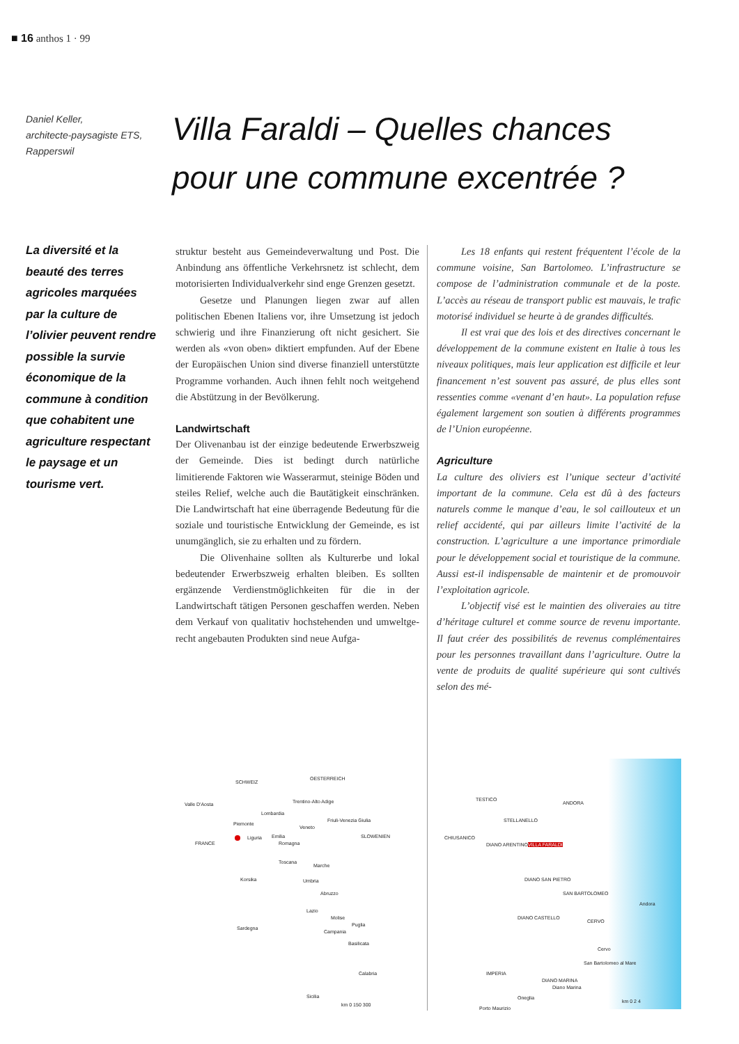■ 16 anthos 1 · 99
Daniel Keller,
architecte-paysagiste ETS,
Rapperswil
Villa Faraldi – Quelles chances
pour une commune excentrée ?
La diversité et la beauté des terres agricoles marquées par la culture de l’olivier peuvent rendre possible la survie économique de la commune à condition que coha­bitent une agricul­ture respectant le paysage et un tourisme vert.
struktur besteht aus Gemeindeverwaltung und Post. Die Anbindung ans öffentliche Verkehrs­netz ist schlecht, dem motorisierten Individual­verkehr sind enge Grenzen gesetzt.
Gesetze und Planungen liegen zwar auf allen politischen Ebenen Italiens vor, ihre Um­setzung ist jedoch schwierig und ihre Finanzie­rung oft nicht gesichert. Sie werden als «von oben» diktiert empfunden. Auf der Ebene der Europäischen Union sind diverse finanziell unterstützte Programme vorhanden. Auch ihnen fehlt noch weitgehend die Abstützung in der Bevölkerung.
Landwirtschaft
Der Olivenanbau ist der einzige bedeutende Er­werbszweig der Gemeinde. Dies ist bedingt durch natürliche limitierende Faktoren wie Wasserar­mut, steinige Böden und steiles Relief, welche auch die Bautätigkeit einschränken. Die Land­wirtschaft hat eine überragende Bedeutung für die soziale und touristische Entwicklung der Gemeinde, es ist unumgänglich, sie zu erhalten und zu fördern.
Die Olivenhaine sollten als Kulturerbe und lokal bedeutender Erwerbszweig erhalten blei­ben. Es sollten ergänzende Verdienstmöglich­keiten für die in der Landwirtschaft tätigen Per­sonen geschaffen werden. Neben dem Verkauf von qualitativ hochstehenden und umweltge­recht angebauten Produkten sind neue Aufga-
Les 18 enfants qui restent fréquentent l’école de la commune voisine, San Bartolomeo. L’infra­structure se compose de l’administration commu­nale et de la poste. L’accès au réseau de transport public est mauvais, le trafic motorisé individuel se heurte à de grandes difficultés.
Il est vrai que des lois et des directives concer­nant le développement de la commune existent en Italie à tous les niveaux politiques, mais leur application est difficile et leur financement n’est souvent pas assuré, de plus elles sont ressenties comme «venant d’en haut». La population refuse également largement son soutien à différents pro­grammes de l’Union européenne.
Agriculture
La culture des oliviers est l’unique secteur d’acti­vité important de la commune. Cela est dû à des facteurs naturels comme le manque d’eau, le sol caillouteux et un relief accidenté, qui par ailleurs limite l’activité de la construction. L’agriculture a une importance primordiale pour le développement social et touristique de la commune. Aussi est-il indispensable de maintenir et de promouvoir l’ex­ploitation agricole.
L’objectif visé est le maintien des oliveraies au titre d’héritage culturel et comme source de revenu importante. Il faut créer des possibilités de revenus complémentaires pour les personnes travaillant dans l’agriculture. Outre la vente de produits de qualité supérieure qui sont cultivés selon des mé-
SCHWEIZ
OESTERREICH
Valle D'Aosta
Piemonte
Lombardia
Trentino-Alto Adige
Friuli-Venezia Giulia
Veneto
SLOWENIEN
FRANCE
Liguria Emilia
Romagna
Toscana
Marche
Umbria
Abruzzo
Lazio
Molise
Puglia
Campania
Basilicata
Calabria
Sicilia
Korsika
Sardegna
km 0 150 300
TESTICO
ANDORA
STELLANELLO
CHIUSANICO
DIANO ARENTINO VILLA FARALDI
DIANO SAN PIETRO
SAN BARTOLOMEO
Andora
CERVO
DIANO CASTELLO
Cervo
San Bartolomeo al Mare
IMPERIA
DIANO MARINA
Diano Marina
Oneglia
Porto Maurizio
km 0 2 4